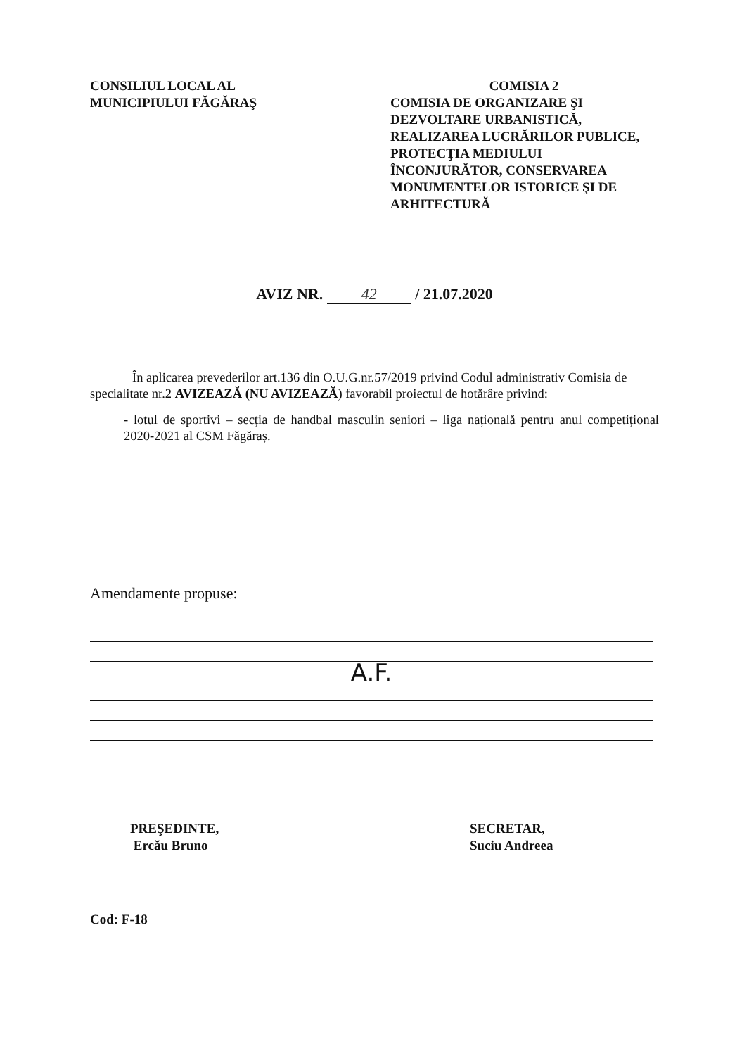CONSILIUL LOCAL AL
MUNICIPIULUI FĂGĂRAŞ
COMISIA 2
COMISIA DE ORGANIZARE ŞI DEZVOLTARE URBANISTICĂ, REALIZAREA LUCRĂRILOR PUBLICE, PROTECŢIA MEDIULUI ÎNCONJURĂTOR, CONSERVAREA MONUMENTELOR ISTORICE ŞI DE ARHITECTURĂ
AVIZ NR. 42 / 21.07.2020
În aplicarea prevederilor art.136 din O.U.G.nr.57/2019 privind Codul administrativ Comisia de specialitate nr.2 AVIZEAZĂ (NU AVIZEAZĂ) favorabil proiectul de hotărâre privind:
- lotul de sportivi – secția de handbal masculin seniori – liga națională pentru anul competițional 2020-2021 al CSM Făgăraș.
Amendamente propuse:
A.F.
PREŞEDINTE,
Ercău Bruno
SECRETAR,
Suciu Andreea
Cod: F-18